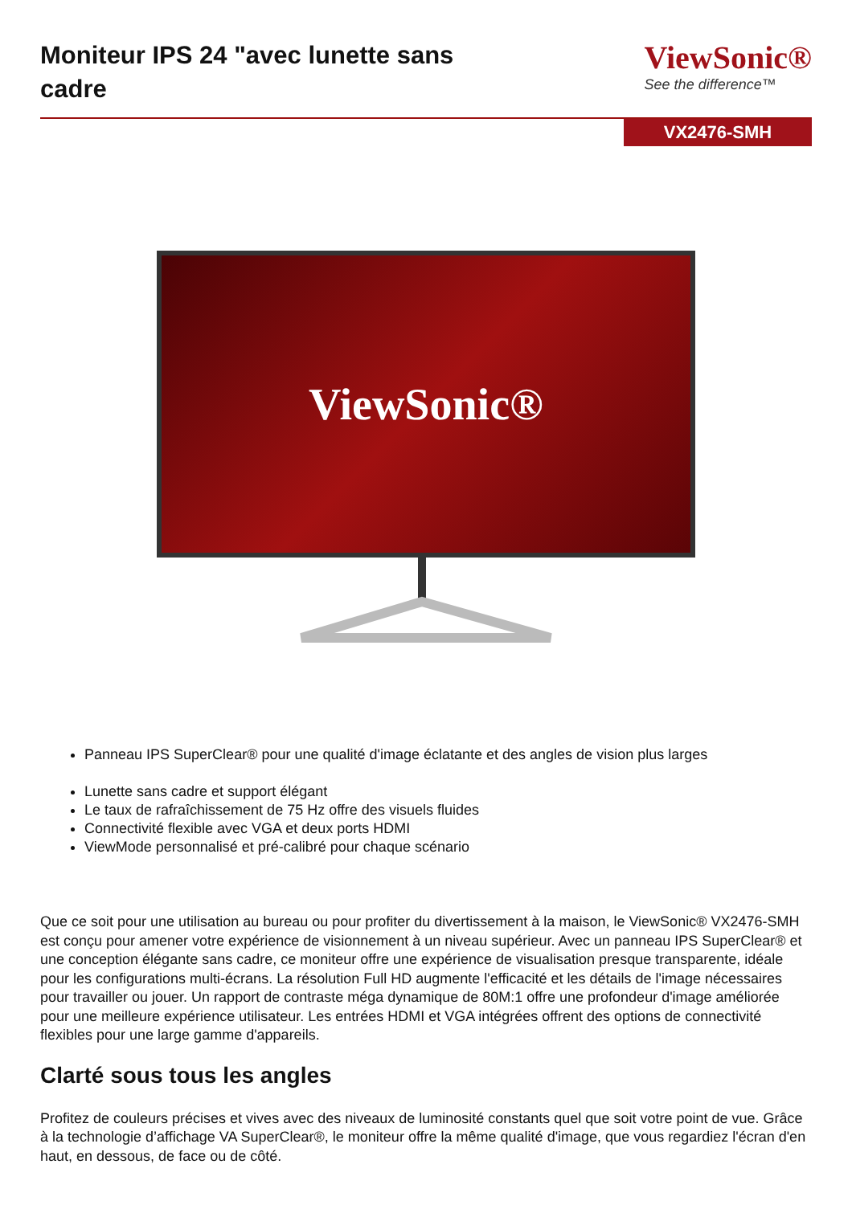Moniteur IPS 24 "avec lunette sans cadre
ViewSonic®
See the difference™
VX2476-SMH
ViewSonic®
Panneau IPS SuperClear® pour une qualité d'image éclatante et des angles de vision plus larges
Lunette sans cadre et support élégant
Le taux de rafraîchissement de 75 Hz offre des visuels fluides
Connectivité flexible avec VGA et deux ports HDMI
ViewMode personnalisé et pré-calibré pour chaque scénario
Que ce soit pour une utilisation au bureau ou pour profiter du divertissement à la maison, le ViewSonic® VX2476-SMH est conçu pour amener votre expérience de visionnement à un niveau supérieur. Avec un panneau IPS SuperClear® et une conception élégante sans cadre, ce moniteur offre une expérience de visualisation presque transparente, idéale pour les configurations multi-écrans. La résolution Full HD augmente l'efficacité et les détails de l'image nécessaires pour travailler ou jouer. Un rapport de contraste méga dynamique de 80M:1 offre une profondeur d'image améliorée pour une meilleure expérience utilisateur. Les entrées HDMI et VGA intégrées offrent des options de connectivité flexibles pour une large gamme d'appareils.
Clarté sous tous les angles
Profitez de couleurs précises et vives avec des niveaux de luminosité constants quel que soit votre point de vue. Grâce à la technologie d’affichage VA SuperClear®, le moniteur offre la même qualité d'image, que vous regardiez l'écran d'en haut, en dessous, de face ou de côté.